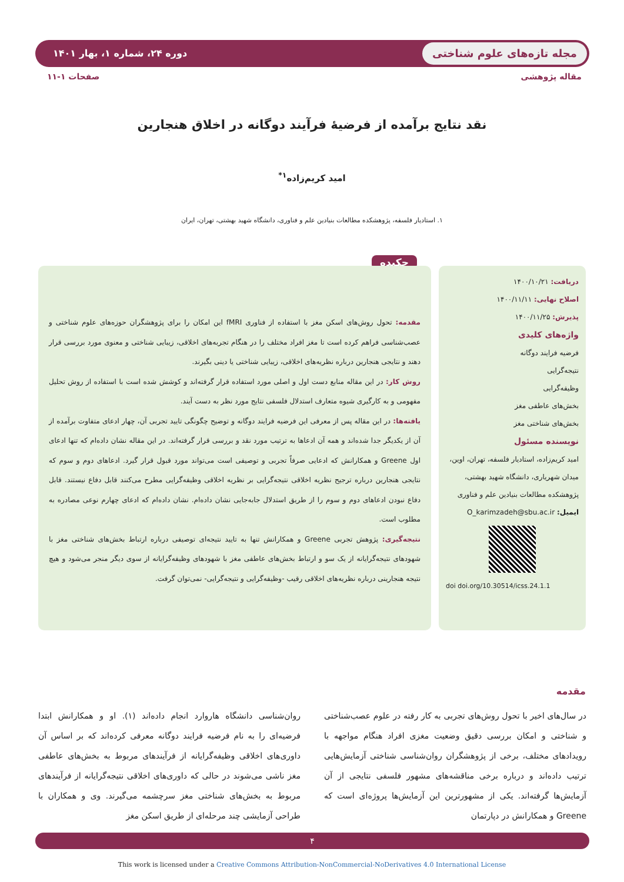مجله تازه‌های علوم شناختی دوره ۲۴، شماره ۱، بهار ۱۴۰۱
مقاله پژوهشی صفحات ۱-۱۱
نقد نتایج برآمده از فرضیهٔ فرآیند دوگانه در اخلاق هنجارین
امید کریم‌زاده<sup>۱*</sup>
۱. استادیار فلسفه، پژوهشکده مطالعات بنیادین علم و فناوری، دانشگاه شهید بهشتی، تهران، ایران
دریافت: ۱۴۰۰/۱۰/۲۱
اصلاح نهایی: ۱۴۰۰/۱۱/۱۱
پذیرش: ۱۴۰۰/۱۱/۲۵
واژه‌های کلیدی
فرضیه فرایند دوگانه
نتیجه‌گرایی
وظیفه‌گرایی
بخش‌های عاطفی مغز
بخش‌های شناختی مغز
نویسنده مسئول
امید کریم‌زاده، استادیار فلسفه، تهران، اوین، میدان شهریاری، دانشگاه شهید بهشتی، پژوهشکده مطالعات بنیادین علم و فناوری
ایمیل: O_karimzadeh@sbu.ac.ir
doi doi.org/10.30514/icss.24.1.1
چکیده
مقدمه: تحول روش‌های اسکن مغز با استفاده از فناوری fMRI این امکان را برای پژوهشگران حوزه‌های علوم شناختی و عصب‌شناسی فراهم کرده است تا مغز افراد مختلف را در هنگام تجربه‌های اخلاقی، زیبایی شناختی و معنوی مورد بررسی قرار دهند و نتایجی هنجارین درباره نظریه‌های اخلاقی، زیبایی شناختی یا دینی بگیرند.
روش کار: در این مقاله منابع دست اول و اصلی مورد استفاده قرار گرفته‌اند و کوشش شده است با استفاده از روش تحلیل مفهومی و به کارگیری شیوه متعارف استدلال فلسفی نتایج مورد نظر به دست آیند.
یافته‌ها: در این مقاله پس از معرفی این فرضیه فرایند دوگانه و توضیح چگونگی تایید تجربی آن، چهار ادعای متفاوت برآمده از آن از یکدیگر جدا شده‌اند و همه آن ادعاها به ترتیب مورد نقد و بررسی قرار گرفته‌اند. در این مقاله نشان داده‌ام که تنها ادعای اول Greene و همکارانش که ادعایی صرفاً تجربی و توصیفی است می‌تواند مورد قبول قرار گیرد. ادعاهای دوم و سوم که نتایجی هنجارین درباره ترجیح نظریه اخلاقی نتیجه‌گرایی بر نظریه اخلاقی وظیفه‌گرایی مطرح می‌کنند قابل دفاع نیستند. قابل دفاع نبودن ادعاهای دوم و سوم را از طریق استدلال جابه‌جایی نشان داده‌ام. نشان داده‌ام که ادعای چهارم نوعی مصادره به مطلوب است.
نتیجه‌گیری: پژوهش تجربی Greene و همکارانش تنها به تایید نتیجه‌ای توصیفی درباره ارتباط بخش‌های شناختی مغز با شهودهای نتیجه‌گرایانه از یک سو و ارتباط بخش‌های عاطفی مغز با شهودهای وظیفه‌گرایانه از سوی دیگر منجر می‌شود و هیچ نتیجه هنجارینی درباره نظریه‌های اخلاقی رقیب -وظیفه‌گرایی و نتیجه‌گرایی- نمی‌توان گرفت.
مقدمه
در سال‌های اخیر با تحول روش‌های تجربی به کار رفته در علوم عصب‌شناختی و شناختی و امکان بررسی دقیق وضعیت مغزی افراد هنگام مواجهه با رویدادهای مختلف، برخی از پژوهشگران روان‌شناسی شناختی آزمایش‌هایی ترتیب داده‌اند و درباره برخی مناقشه‌های مشهور فلسفی نتایجی از آن آزمایش‌ها گرفته‌اند. یکی از مشهورترین این آزمایش‌ها پروژه‌ای است که Greene و همکارانش در دپارتمان
روان‌شناسی دانشگاه هاروارد انجام داده‌اند (۱). او و همکارانش ابتدا فرضیه‌ای را به نام فرضیه فرایند دوگانه معرفی کرده‌اند که بر اساس آن داوری‌های اخلاقی وظیفه‌گرایانه از فرآیندهای مربوط به بخش‌های عاطفی مغز ناشی می‌شوند در حالی که داوری‌های اخلاقی نتیجه‌گرایانه از فرآیندهای مربوط به بخش‌های شناختی مغز سرچشمه می‌گیرند. وی و همکاران با طراحی آزمایشی چند مرحله‌ای از طریق اسکن مغز
۴
This work is licensed under a Creative Commons Attribution-NonCommercial-NoDerivatives 4.0 International License